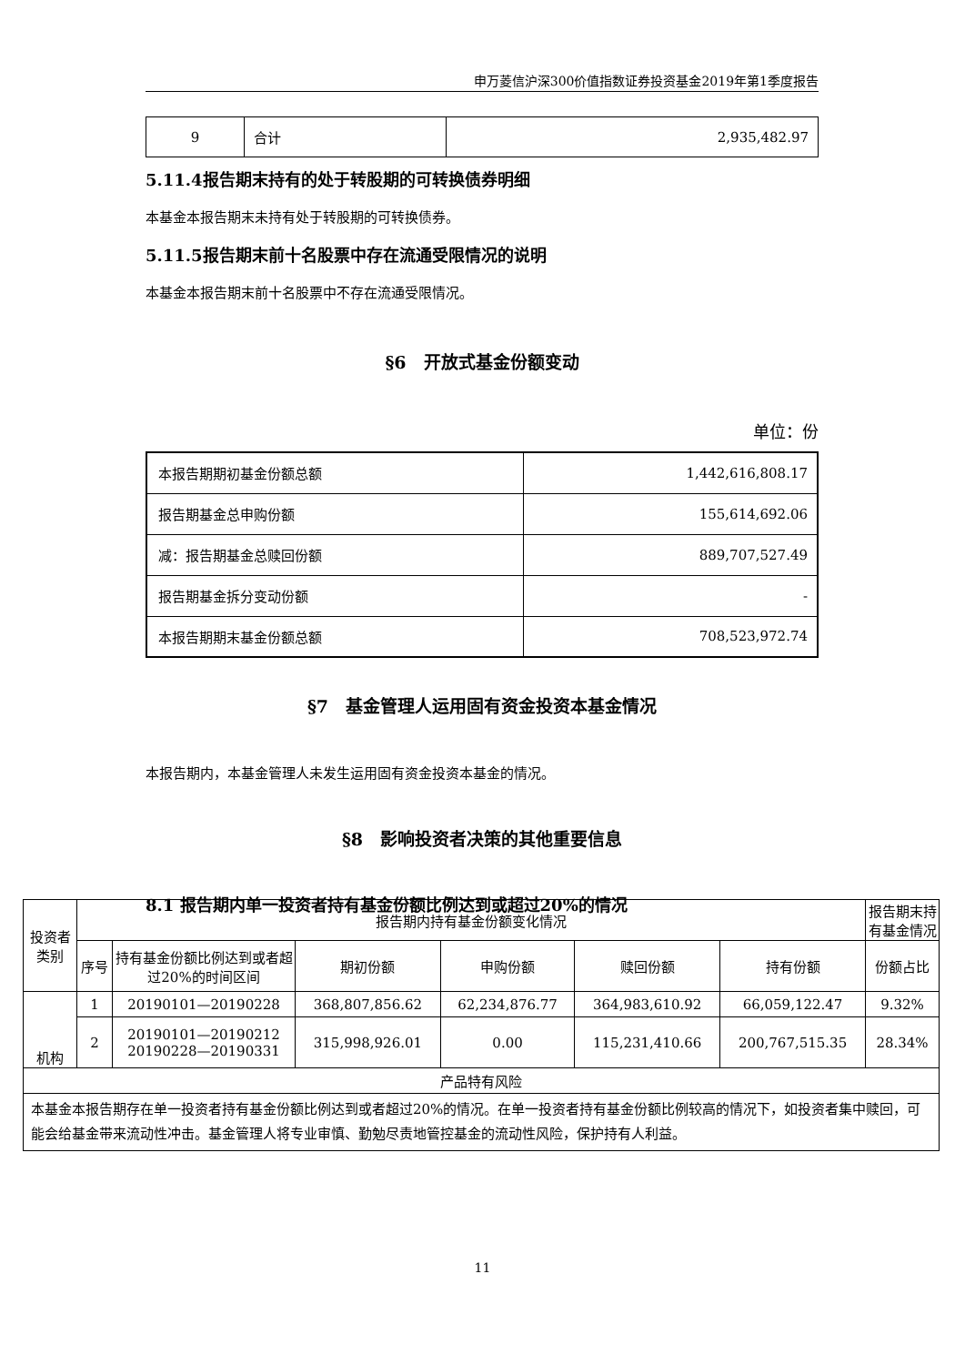申万菱信沪深300价值指数证券投资基金2019年第1季度报告
| 9 | 合计 | 2,935,482.97 |
5.11.4报告期末持有的处于转股期的可转换债券明细
本基金本报告期末未持有处于转股期的可转换债券。
5.11.5报告期末前十名股票中存在流通受限情况的说明
本基金本报告期末前十名股票中不存在流通受限情况。
§6　开放式基金份额变动
单位：份
| 本报告期期初基金份额总额 | 1,442,616,808.17 |
| 报告期基金总申购份额 | 155,614,692.06 |
| 减：报告期基金总赎回份额 | 889,707,527.49 |
| 报告期基金拆分变动份额 | - |
| 本报告期期末基金份额总额 | 708,523,972.74 |
§7　基金管理人运用固有资金投资本基金情况
本报告期内，本基金管理人未发生运用固有资金投资本基金的情况。
§8　影响投资者决策的其他重要信息
8.1 报告期内单一投资者持有基金份额比例达到或超过20%的情况
| 投资者类别 | 报告期内持有基金份额变化情况 | | | | | | 报告期末持有基金情况 |
| | 序号 | 持有基金份额比例达到或者超过20%的时间区间 | 期初份额 | 申购份额 | 赎回份额 | 持有份额 | 份额占比 |
| 机构 | 1 | 20190101—20190228 | 368,807,856.62 | 62,234,876.77 | 364,983,610.92 | 66,059,122.47 | 9.32% |
| | 2 | 20190101—20190212 20190228—20190331 | 315,998,926.01 | 0.00 | 115,231,410.66 | 200,767,515.35 | 28.34% |
| 产品特有风险 | | | | | | | |
| 本基金本报告期存在单一投资者持有基金份额比例达到或者超过20%的情况。在单一投资者持有基金份额比例较高的情况下，如投资者集中赎回，可能会给基金带来流动性冲击。基金管理人将专业审慎、勤勉尽责地管控基金的流动性风险，保护持有人利益。 | | | | | | | |
11